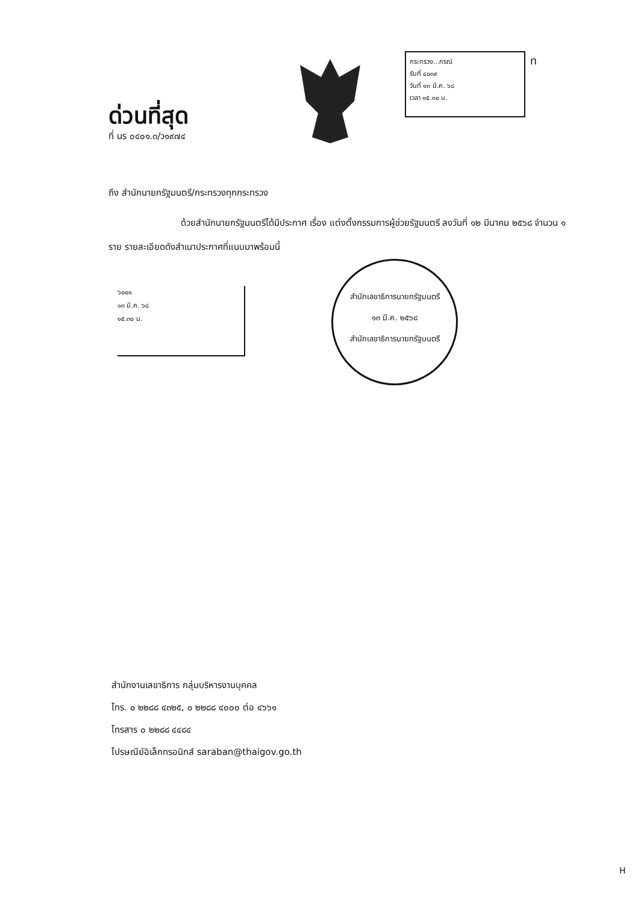ด่วนที่สุด
ที่ นร ๐๔๐๑.๓/ว๑๙๗๔
กระทรวง...กรณ์
รับที่ ๔๐๓๙
วันที่ ๑๓ มี.ค. ๖๘
เวลา ๑๕.๓๐ น.
ท
ถึง สำนักนายกรัฐมนตรี/กระทรวงทุกกระทรวง
ด้วยสำนักนายกรัฐมนตรีได้มีประกาศ เรื่อง แต่งตั้งกรรมการผู้ช่วยรัฐมนตรี ลงวันที่ ๑๒ มีนาคม ๒๕๖๘ จำนวน ๑ ราย รายละเอียดดังสำเนาประกาศที่แนบมาพร้อมนี้
๖๐๐๑
๑๓ มี.ค. ๖๘
๑๕.๓๐ น.
สำนักเลขาธิการนายกรัฐมนตรี
๑๓ มี.ค. ๒๕๖๘
สำนักเลขาธิการนายกรัฐมนตรี
สำนักงานเลขาธิการ กลุ่มบริหารงานบุคคล
โทร. ๐ ๒๒๘๘ ๔๓๒๕, ๐ ๒๒๘๘ ๔๐๐๐ ต่อ ๔๖๖๑
โทรสาร ๐ ๒๒๘๘ ๔๔๘๔
ไปรษณีย์อิเล็กทรอนิกส์ saraban@thaigov.go.th
H